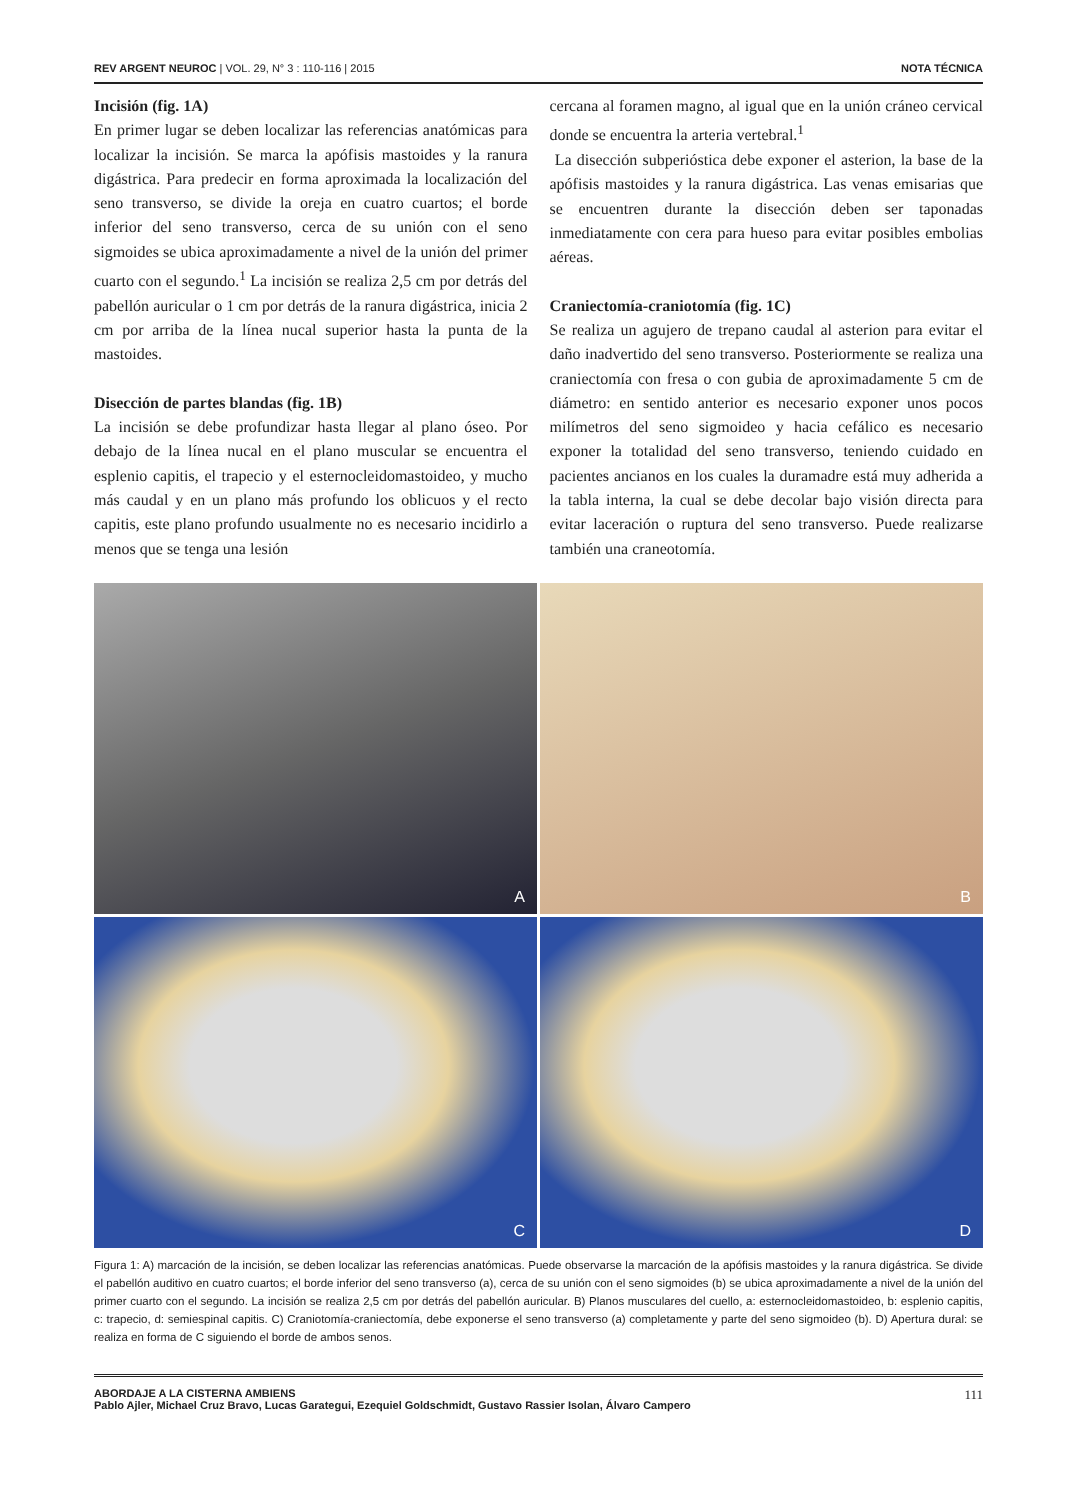REV ARGENT NEUROC | VOL. 29, N° 3 : 110-116 | 2015
NOTA TÉCNICA
Incisión (fig. 1A)
En primer lugar se deben localizar las referencias anatómicas para localizar la incisión. Se marca la apófisis mastoides y la ranura digástrica. Para predecir en forma aproximada la localización del seno transverso, se divide la oreja en cuatro cuartos; el borde inferior del seno transverso, cerca de su unión con el seno sigmoides se ubica aproximadamente a nivel de la unión del primer cuarto con el segundo.<sup>1</sup> La incisión se realiza 2,5 cm por detrás del pabellón auricular o 1 cm por detrás de la ranura digástrica, inicia 2 cm por arriba de la línea nucal superior hasta la punta de la mastoides.
Disección de partes blandas (fig. 1B)
La incisión se debe profundizar hasta llegar al plano óseo. Por debajo de la línea nucal en el plano muscular se encuentra el esplenio capitis, el trapecio y el esternocleidomastoideo, y mucho más caudal y en un plano más profundo los oblicuos y el recto capitis, este plano profundo usualmente no es necesario incidirlo a menos que se tenga una lesión
cercana al foramen magno, al igual que en la unión cráneo cervical donde se encuentra la arteria vertebral.<sup>1</sup>
La disección subperióstica debe exponer el asterion, la base de la apófisis mastoides y la ranura digástrica. Las venas emisarias que se encuentren durante la disección deben ser taponadas inmediatamente con cera para hueso para evitar posibles embolias aéreas.
Craniectomía-craniotomía (fig. 1C)
Se realiza un agujero de trepano caudal al asterion para evitar el daño inadvertido del seno transverso. Posteriormente se realiza una craniectomía con fresa o con gubia de aproximadamente 5 cm de diámetro: en sentido anterior es necesario exponer unos pocos milímetros del seno sigmoideo y hacia cefálico es necesario exponer la totalidad del seno transverso, teniendo cuidado en pacientes ancianos en los cuales la duramadre está muy adherida a la tabla interna, la cual se debe decolar bajo visión directa para evitar laceración o ruptura del seno transverso. Puede realizarse también una craneotomía.
A
B
C
D
Figura 1: A) marcación de la incisión, se deben localizar las referencias anatómicas. Puede observarse la marcación de la apófisis mastoides y la ranura digástrica. Se divide el pabellón auditivo en cuatro cuartos; el borde inferior del seno transverso (a), cerca de su unión con el seno sigmoides (b) se ubica aproximadamente a nivel de la unión del primer cuarto con el segundo. La incisión se realiza 2,5 cm por detrás del pabellón auricular. B) Planos musculares del cuello, a: esternocleidomastoideo, b: esplenio capitis, c: trapecio, d: semiespinal capitis. C) Craniotomía-craniectomía, debe exponerse el seno transverso (a) completamente y parte del seno sigmoideo (b). D) Apertura dural: se realiza en forma de C siguiendo el borde de ambos senos.
ABORDAJE A LA CISTERNA AMBIENS
Pablo Ajler, Michael Cruz Bravo, Lucas Garategui, Ezequiel Goldschmidt, Gustavo Rassier Isolan, Álvaro Campero
111